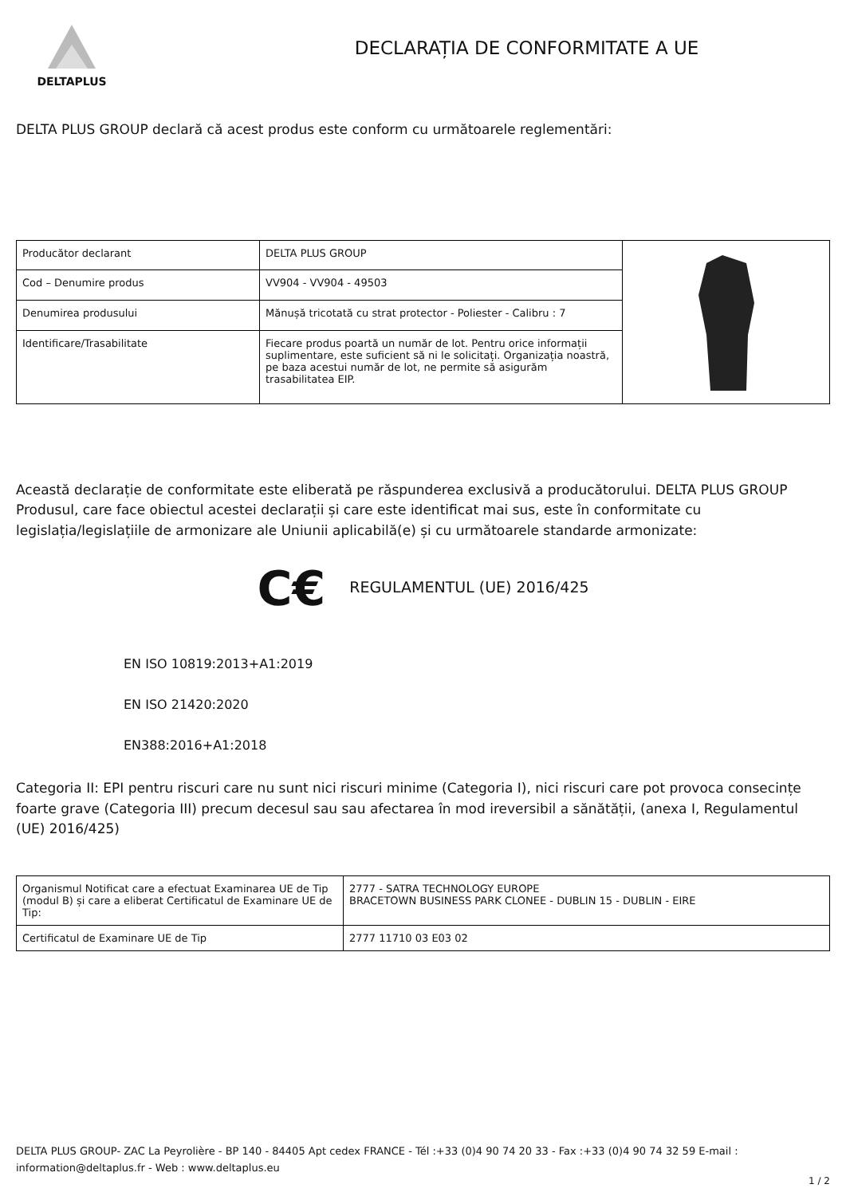DELTAPLUS
DECLARAȚIA DE CONFORMITATE A UE
DELTA PLUS GROUP declară că acest produs este conform cu următoarele reglementări:
| Producător declarant | DELTA PLUS GROUP | |
| Cod – Denumire produs | VV904 - VV904 - 49503 | |
| Denumirea produsului | Mănușă tricotată cu strat protector - Poliester - Calibru : 7 | |
| Identificare/Trasabilitate | Fiecare produs poartă un număr de lot. Pentru orice informații suplimentare, este suficient să ni le solicitați. Organizația noastră, pe baza acestui număr de lot, ne permite să asigurăm trasabilitatea EIP. | |
Această declarație de conformitate este eliberată pe răspunderea exclusivă a producătorului. DELTA PLUS GROUP
Produsul, care face obiectul acestei declarații și care este identificat mai sus, este în conformitate cu legislația/legislațiile de armonizare ale Uniunii aplicabilă(e) și cu următoarele standarde armonizate:
C€ REGULAMENTUL (UE) 2016/425
EN ISO 10819:2013+A1:2019
EN ISO 21420:2020
EN388:2016+A1:2018
Categoria II: EPI pentru riscuri care nu sunt nici riscuri minime (Categoria I), nici riscuri care pot provoca consecințe foarte grave (Categoria III) precum decesul sau sau afectarea în mod ireversibil a sănătății, (anexa I, Regulamentul (UE) 2016/425)
| Organismul Notificat care a efectuat Examinarea UE de Tip (modul B) și care a eliberat Certificatul de Examinare UE de Tip: | 2777 - SATRA TECHNOLOGY EUROPE BRACETOWN BUSINESS PARK CLONEE - DUBLIN 15 - DUBLIN - EIRE |
| Certificatul de Examinare UE de Tip | 2777 11710 03 E03 02 |
DELTA PLUS GROUP- ZAC La Peyrolière - BP 140 - 84405 Apt cedex FRANCE - Tél :+33 (0)4 90 74 20 33 - Fax :+33 (0)4 90 74 32 59 E-mail : information@deltaplus.fr - Web : www.deltaplus.eu
1 / 2